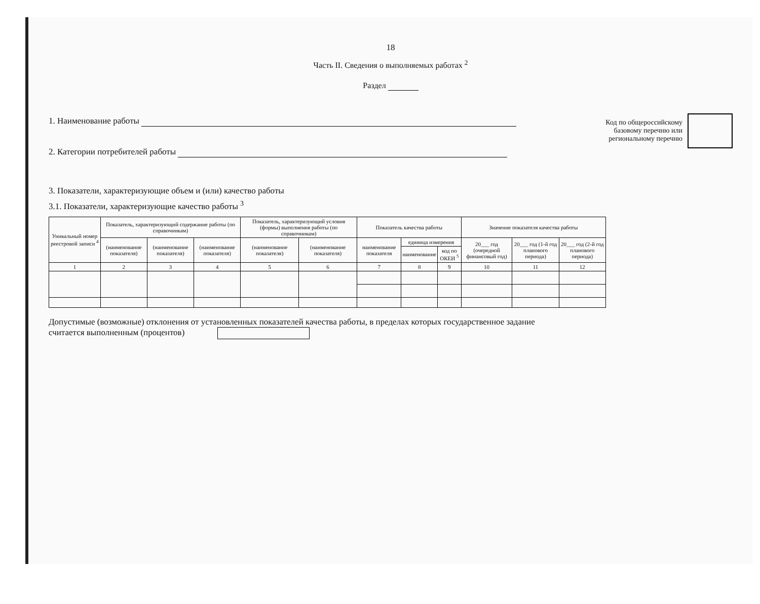18
Часть II. Сведения о выполняемых работах <sup>2</sup>
Раздел
1. Наименование работы
2. Категории потребителей работы
Код по общероссийскому
базовому перечню или
региональному перечню
3. Показатели, характеризующие объем и (или) качество работы
3.1. Показатели, характеризующие качество работы <sup>3</sup>
| Уникальный номер реестровой записи <sup>4</sup> | Показатель, характеризующий содержание работы (по справочникам) | | | Показатель, характеризующий условия (формы) выполнения работы (по справочникам) | | Показатель качества работы | | | Значение показателя качества работы | | |
| --- | --- | --- | --- | --- | --- | --- | --- | --- | --- | --- | --- |
| | (наименование показателя) | (наименование показателя) | (наименование показателя) | (наименование показателя) | (наименование показателя) | наименование показателя | единица измерения | | 20___ год (очередной финансовый год) | 20___ год (1-й год планового периода) | 20___ год (2-й год планового периода) |
| | | | | | | | наименование | код по ОКЕИ <sup>5</sup> | | | |
| 1 | 2 | 3 | 4 | 5 | 6 | 7 | 8 | 9 | 10 | 11 | 12 |
Допустимые (возможные) отклонения от установленных показателей качества работы, в пределах которых государственное задание
считается выполненным (процентов)